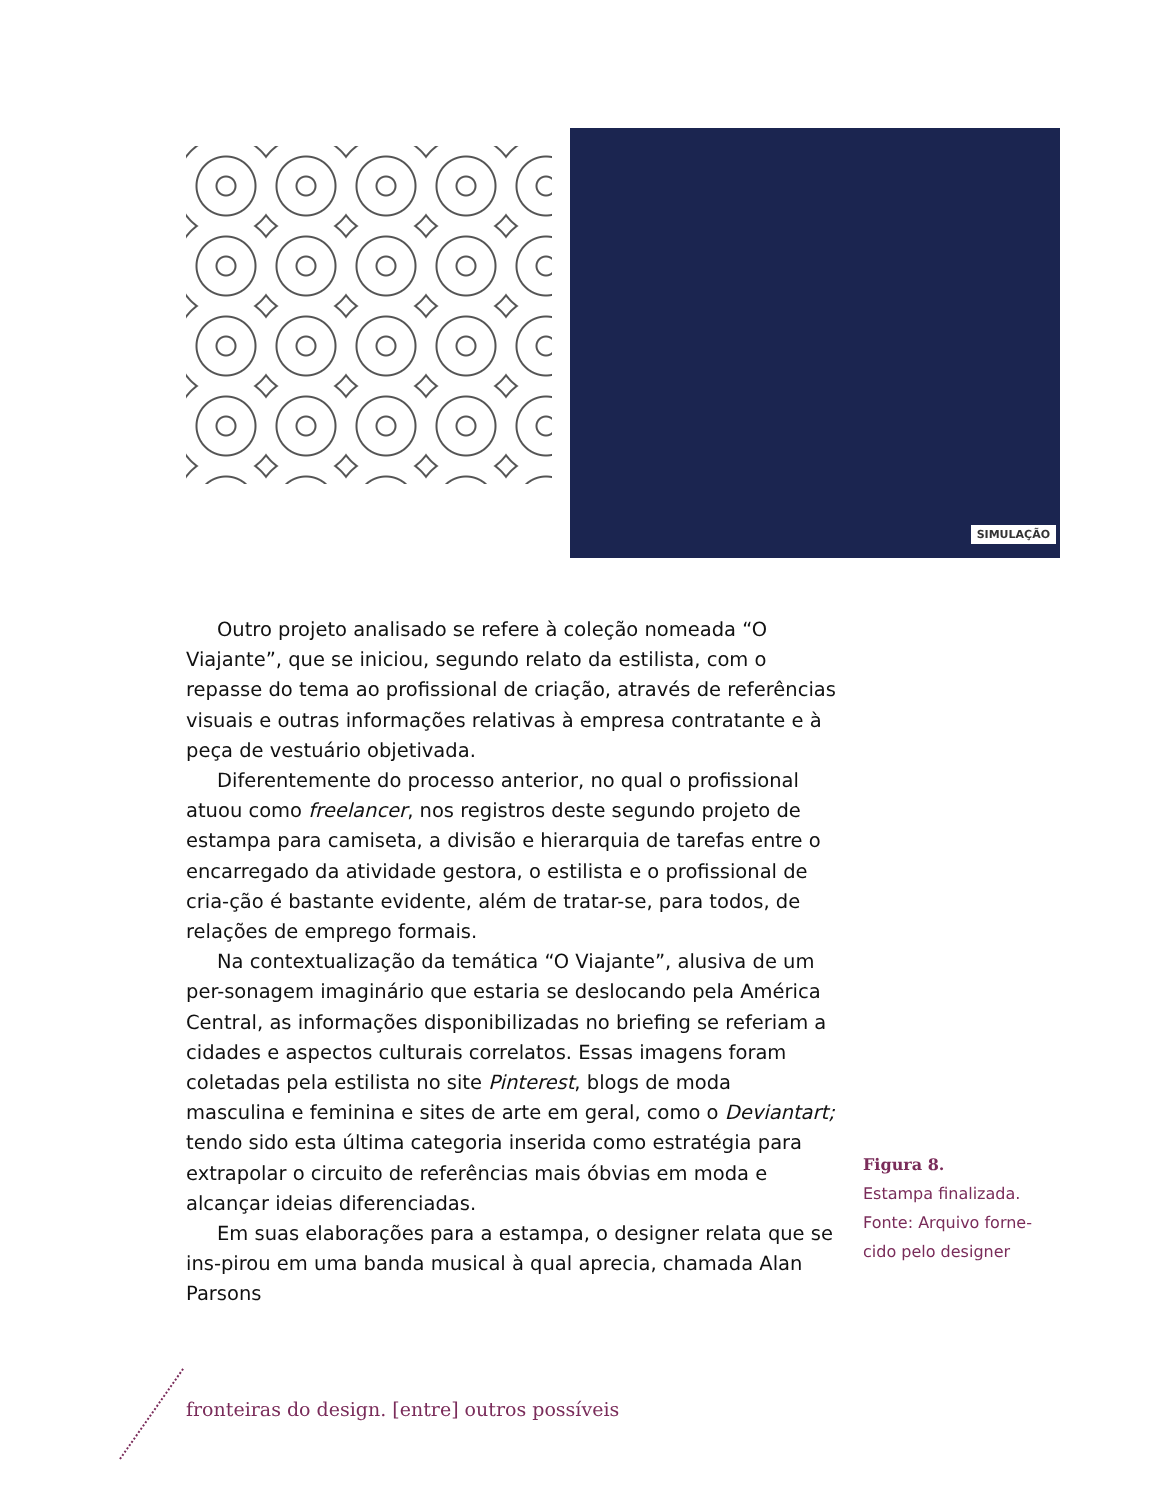SIMULAÇÃO
Outro projeto analisado se refere à coleção nomeada “O Viajante”, que se iniciou, segundo relato da estilista, com o repasse do tema ao profissional de criação, através de referências visuais e outras informações relativas à empresa contratante e à peça de vestuário objetivada.
Diferentemente do processo anterior, no qual o profissional atuou como freelancer, nos registros deste segundo projeto de estampa para camiseta, a divisão e hierarquia de tarefas entre o encarregado da atividade gestora, o estilista e o profissional de cria-ção é bastante evidente, além de tratar-se, para todos, de relações de emprego formais.
Na contextualização da temática “O Viajante”, alusiva de um per-sonagem imaginário que estaria se deslocando pela América Central, as informações disponibilizadas no briefing se referiam a cidades e aspectos culturais correlatos. Essas imagens foram coletadas pela estilista no site Pinterest, blogs de moda masculina e feminina e sites de arte em geral, como o Deviantart; tendo sido esta última categoria inserida como estratégia para extrapolar o circuito de referências mais óbvias em moda e alcançar ideias diferenciadas.
Em suas elaborações para a estampa, o designer relata que se ins-pirou em uma banda musical à qual aprecia, chamada Alan Parsons
Figura 8.
Estampa finalizada. Fonte: Arquivo forne-cido pelo designer
fronteiras do design. [entre] outros possíveis